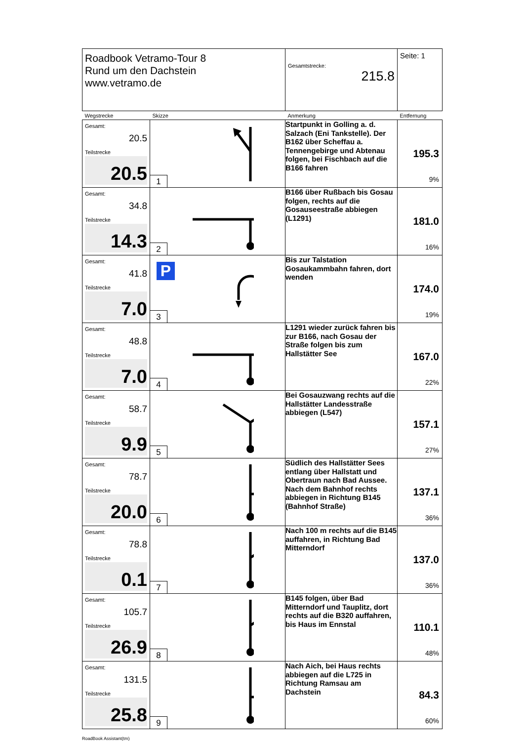| Roadbook Vetramo-Tour 8 Rund um den Dachstein www.vetramo.de | | Gesamtstrecke: 215.8 | Seite: 1 |
| Wegstrecke | Skizze | Anmerkung | Entfernung |
| Gesamt: 20.5 Teilstrecke 20.5 | 1 | Startpunkt in Golling a. d. Salzach (Eni Tankstelle). Der B162 über Scheffau a. Tennengebirge und Abtenau folgen, bei Fischbach auf die B166 fahren | 195.3 9% |
| Gesamt: 34.8 Teilstrecke 14.3 | 2 | B166 über Rußbach bis Gosau folgen, rechts auf die Gosauseestraße abbiegen (L1291) | 181.0 16% |
| Gesamt: 41.8 Teilstrecke 7.0 | P 3 | Bis zur Talstation Gosaukammbahn fahren, dort wenden | 174.0 19% |
| Gesamt: 48.8 Teilstrecke 7.0 | 4 | L1291 wieder zurück fahren bis zur B166, nach Gosau der Straße folgen bis zum Hallstätter See | 167.0 22% |
| Gesamt: 58.7 Teilstrecke 9.9 | 5 | Bei Gosauzwang rechts auf die Hallstätter Landesstraße abbiegen (L547) | 157.1 27% |
| Gesamt: 78.7 Teilstrecke 20.0 | 6 | Südlich des Hallstätter Sees entlang über Hallstatt und Obertraun nach Bad Aussee. Nach dem Bahnhof rechts abbiegen in Richtung B145 (Bahnhof Straße) | 137.1 36% |
| Gesamt: 78.8 Teilstrecke 0.1 | 7 | Nach 100 m rechts auf die B145 auffahren, in Richtung Bad Mitterndorf | 137.0 36% |
| Gesamt: 105.7 Teilstrecke 26.9 | 8 | B145 folgen, über Bad Mitterndorf und Tauplitz, dort rechts auf die B320 auffahren, bis Haus im Ennstal | 110.1 48% |
| Gesamt: 131.5 Teilstrecke 25.8 | 9 | Nach Aich, bei Haus rechts abbiegen auf die L725 in Richtung Ramsau am Dachstein | 84.3 60% |
RoadBook Assistant(tm)